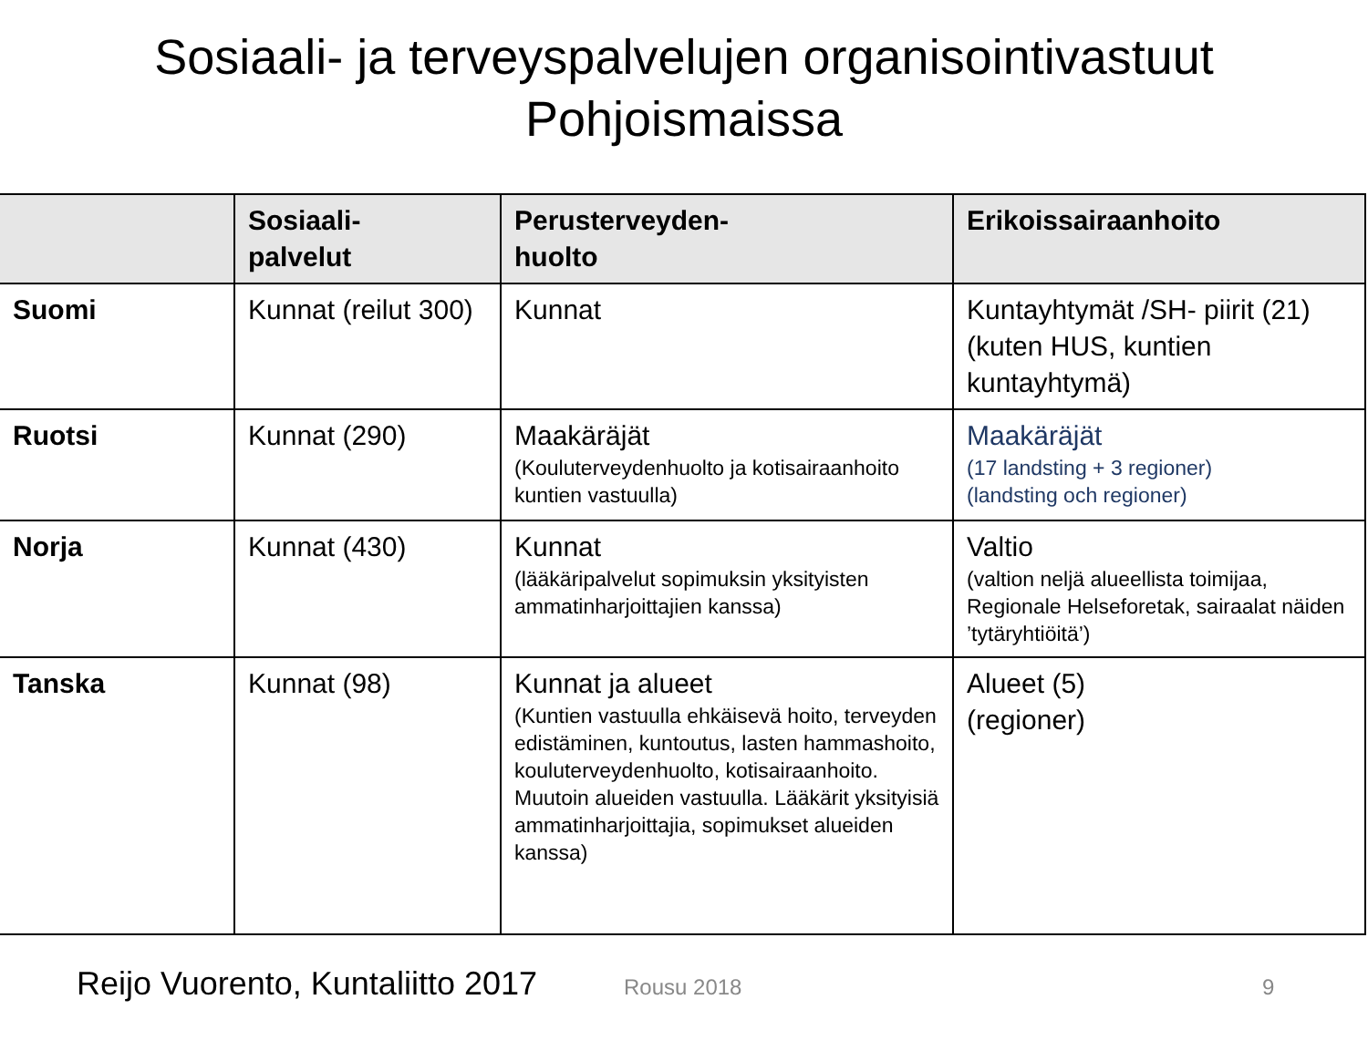Sosiaali- ja terveyspalvelujen organisointivastuut
Pohjoismaissa
| | Sosiaali- palvelut | Perusterveyden- huolto | Erikoissairaanhoito |
| --- | --- | --- | --- |
| Suomi | Kunnat (reilut 300) | Kunnat | Kuntayhtymät /SH- piirit (21) (kuten HUS, kuntien kuntayhtymä) |
| Ruotsi | Kunnat (290) | Maakäräjät (Kouluterveydenhuolto ja kotisairaanhoito kuntien vastuulla) | Maakäräjät (17 landsting + 3 regioner) (landsting och regioner) |
| Norja | Kunnat (430) | Kunnat (lääkäripalvelut sopimuksin yksityisten ammatinharjoittajien kanssa) | Valtio (valtion neljä alueellista toimijaa, Regionale Helseforetak, sairaalat näiden ’tytäryhtiöitä’) |
| Tanska | Kunnat (98) | Kunnat ja alueet (Kuntien vastuulla ehkäisevä hoito, terveyden edistäminen, kuntoutus, lasten hammashoito, kouluterveydenhuolto, kotisairaanhoito. Muutoin alueiden vastuulla. Lääkärit yksityisiä ammatinharjoittajia, sopimukset alueiden kanssa) | Alueet (5) (regioner) |
Reijo Vuorento, Kuntaliitto 2017 Rousu 2018 9